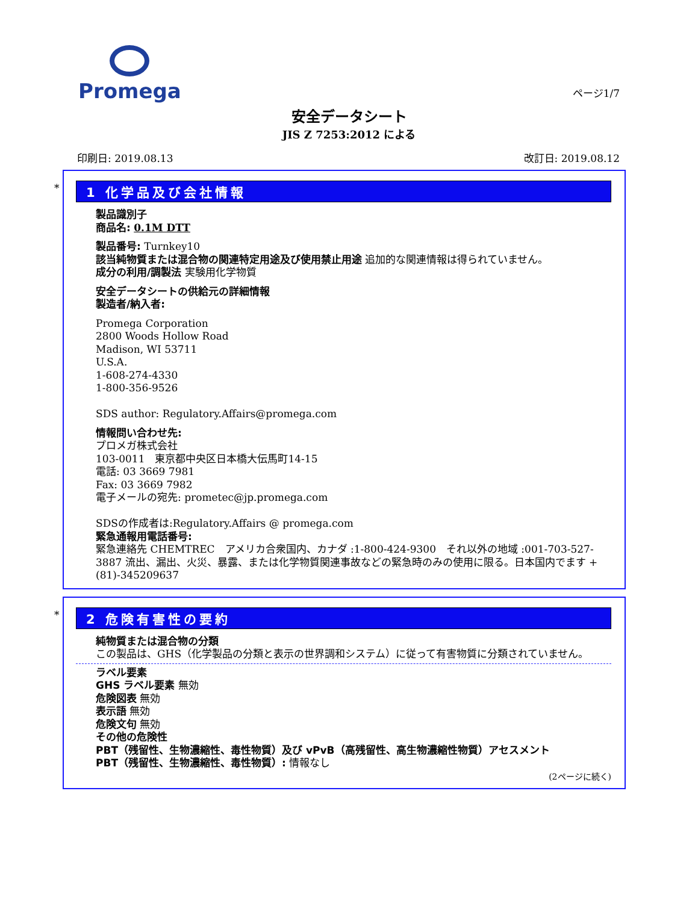Promega
ページ1/7
安全データシート
JIS Z 7253:2012 による
印刷日: 2019.08.13 改訂日: 2019.08.12
*
1 化学品及び会社情報
製品識別子
商品名: 0.1M DTT
製品番号: Turnkey10
該当純物質または混合物の関連特定用途及び使用禁止用途 追加的な関連情報は得られていません。
成分の利用/調製法 実験用化学物質
安全データシートの供給元の詳細情報
製造者/納入者:
Promega Corporation
2800 Woods Hollow Road
Madison, WI 53711
U.S.A.
1-608-274-4330
1-800-356-9526
SDS author: Regulatory.Affairs@promega.com
情報問い合わせ先:
プロメガ株式会社
103-0011　東京都中央区日本橋大伝馬町14-15
電話: 03 3669 7981
Fax: 03 3669 7982
電子メールの宛先: prometec@jp.promega.com
SDSの作成者は:Regulatory.Affairs @ promega.com
緊急通報用電話番号:
緊急連絡先 CHEMTREC　アメリカ合衆国内、カナダ :1-800-424-9300　それ以外の地域 :001-703-527-3887 流出、漏出、火災、暴露、または化学物質関連事故などの緊急時のみの使用に限る。日本国内でます +(81)-345209637
*
2 危険有害性の要約
純物質または混合物の分類
この製品は、GHS（化学製品の分類と表示の世界調和システム）に従って有害物質に分類されていません。
ラベル要素
GHS ラベル要素 無効
危険図表 無効
表示語 無効
危険文句 無効
その他の危険性
PBT（残留性、生物濃縮性、毒性物質）及び vPvB（高残留性、高生物濃縮性物質）アセスメント
PBT（残留性、生物濃縮性、毒性物質）: 情報なし
(2ページに続く)